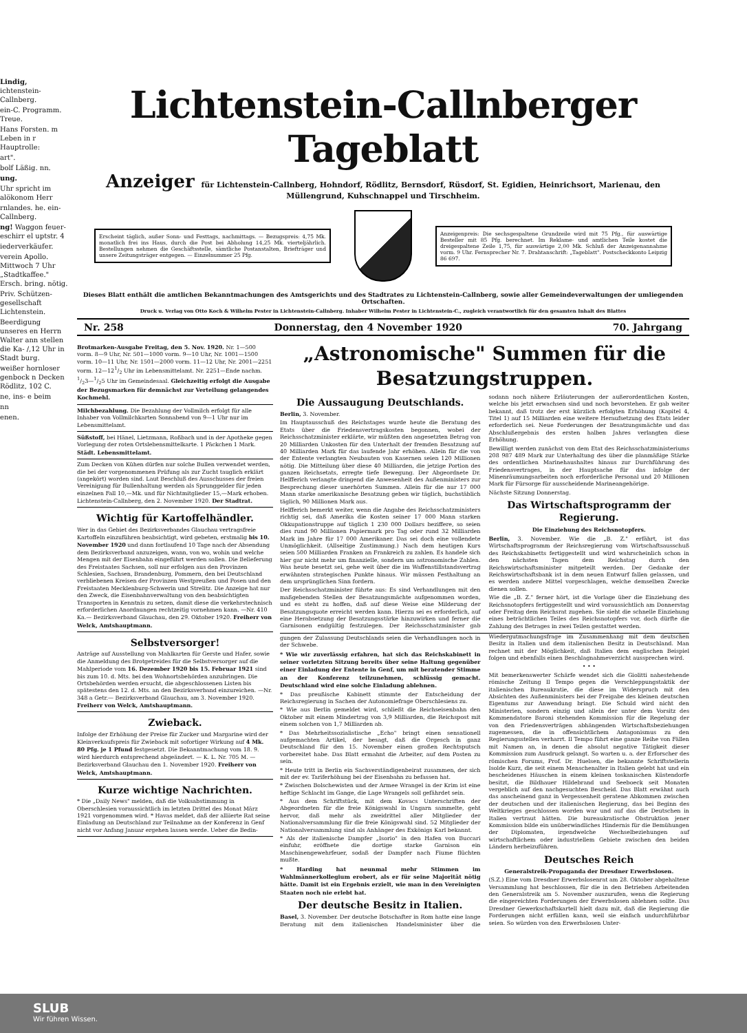Lindig, ichtenstein-Callnberg.
ein-C. Programm. Treue.
Hans Forsten. m Leben in r Hauptrolle:
art".
bolf Läßig. nn.
ung.
Uhr spricht im alökonom Herr
rnlandes. he. ein-Callnberg.
ng! Waggon feuer- eschirr el uptstr. 4
iederverkäufer.
verein Apollo. Mittwoch 7 Uhr „Stadtkaffee." Ersch. bring. nötig.
Priv. Schützen- gesellschaft Lichtenstein.
Beerdigung unseres en Herrn Walter ann stellen die Ka- /,12 Uhr in Stadt burg.
weißer hornloser genbock n Decken Rödlitz, 102 C.
ne, ins- e beim
nn
enen.
Lichtenstein-Callnberger Tageblatt
Anzeiger für Lichtenstein-Callnberg, Hohndorf, Rödlitz, Bernsdorf, Rüsdorf, St. Egidien, Heinrichsort, Marienau, den Müllengrund, Kuhschnappel und Tirschheim.
Erscheint täglich, außer Sonn- und Festtags, nachmittags. — Bezugspreis: 4,75 Mk. monatlich frei ins Haus, durch die Post bei Abholung 14,25 Mk. vierteljährlich. Bestellungen nehmen die Geschäftsstelle, sämtliche Postanstalten, Briefträger und unsere Zeitungsträger entgegen. — Einzelnummer 25 Pfg.
Anzeigenpreis: Die sechsgespaltene Grundzeile wird mit 75 Pfg., für auswärtige Besteller mit 85 Pfg. berechnet. Im Reklame- und amtlichen Teile kostet die dreigespaltene Zeile 1,75, für auswärtige 2,00 Mk. Schluß der Anzeigenannahme vorm. 9 Uhr. Fernsprecher Nr. 7. Drahtanschrift: „Tageblatt". Postscheckkonto Leipzig 86 697.
Dieses Blatt enthält die amtlichen Bekanntmachungen des Amtsgerichts und des Stadtrates zu Lichtenstein-Callnberg, sowie aller Gemeindeverwaltungen der umliegenden Ortschaften.
Druck u. Verlag von Otto Koch & Wilhelm Pester in Lichtenstein-Callnberg. Inhaber Wilhelm Pester in Lichtenstein-C., zugleich verantwortlich für den gesamten Inhalt des Blattes
Nr. 258 Donnerstag, den 4 November 1920 70. Jahrgang
Brotmarken-Ausgabe Freitag, den 5. Nov. 1920. Nr. 1—500 vorm. 8—9 Uhr, Nr. 501—1000 vorm. 9—10 Uhr, Nr. 1001—1500 vorm. 10—11 Uhr, Nr. 1501—2000 vorm. 11—12 Uhr, Nr. 2001—2251 vorm. 12—121/2 Uhr im Lebensmittelamt. Nr. 2251—Ende nachm. 1/23—1/25 Uhr im Gemeindesaal. Gleichzeitig erfolgt die Ausgabe der Bezugsmarken für demnächst zur Verteilung gelangendes Kochmehl.
Milchbezahlung. Die Bezahlung der Vollmilch erfolgt für alle Inhaber von Vollmilchkarten Sonnabend von 9—1 Uhr nur im Lebensmittelamt.
Süßstoff, bei Hänel, Lietzmann, Roßbach und in der Apotheke gegen Vorlegung der roten Ortslebensmittelkarte. 1 Päckchen 1 Mark. Städt. Lebensmittelamt.
Zum Decken von Kühen dürfen nur solche Bullen verwendet werden, die bei der vorgenommenen Prüfung als zur Zucht tauglich erklärt (angekört) worden sind. Laut Beschluß des Ausschusses der freien Vereinigung für Bullenhaltung werden als Sprunggelder für jeden einzelnen Fall 10,—Mk. und für Nichtmitglieder 15,—Mark erhoben. Lichtenstein-Callnberg, den 2. November 1920. Der Stadtrat.
Wichtig für Kartoffelhändler.
Wer in das Gebiet des Bezirksverbandes Glauchau vertragsfreie Kartoffeln einzuführen beabsichtigt, wird gebeten, erstmalig bis 10. November 1920 und dann fortlaufend 10 Tage nach der Absendung dem Bezirksverband anzuzeigen, wann, von wo, wohin und welche Mengen mit der Eisenbahn eingeführt werden sollen. Die Belieferung des Freistaates Sachsen, soll nur erfolgen aus den Provinzen Schlesien, Sachsen, Brandenburg, Pommern, den bei Deutschland verbliebenen Kreisen der Provinzen Westpreußen und Posen und den Freistaaten Mecklenburg-Schwerin und Strelitz. Die Anzeige hat nur den Zweck, die Eisenbahnverwaltung von den beabsichtigten Transporten in Kenntnis zu setzen, damit diese die verkehrstechnisch erforderlichen Anordnungen rechtzeitig vornehmen kann. —Nr. 410 Ka.— Bezirksverband Glauchau, den 29. Oktober 1920. Freiherr von Welck, Amtshauptmann.
Selbstversorger!
Anträge auf Ausstellung von Mahlkarten für Gerste und Hafer, sowie die Anmeldung des Brotgetreides für die Selbstversorger auf die Mahlperiode vom 16. Dezember 1920 bis 15. Februar 1921 sind bis zum 10. d. Mts. bei den Wohnortsbehörden anzubringen. Die Ortsbehörden werden ersucht, die abgeschlossenen Listen bis spätestens den 12. d. Mts. an den Bezirksverband einzureichen. —Nr. 348 a Getr.— Bezirksverband Glauchau, am 3. November 1920. Freiherr von Welck, Amtshauptmann.
Zwieback.
Infolge der Erhöhung der Preise für Zucker und Margarine wird der Kleinverkaufspreis für Zwieback mit sofortiger Wirkung auf 4 Mk. 80 Pfg. je 1 Pfund festgesetzt. Die Bekanntmachung vom 18. 9. wird hierdurch entsprechend abgeändert. — K. L. Nr. 705 M. — Bezirksverband Glauchau den 1. November 1920. Freiherr von Welck, Amtshauptmann.
Kurze wichtige Nachrichten.
* Die „Daily News" melden, daß die Volksabstimmung in Oberschlesien voraussichtlich im letzten Drittel des Monat März 1921 vorgenommen wird. * Havas meldet, daß der alliierte Rat seine Einladung an Deutschland zur Teilnahme an der Konferenz in Genf nicht vor Anfang Januar ergehen lassen werde. Ueber die Bedin-
„Astronomische" Summen für die Besatzungstruppen.
Die Aussaugung Deutschlands.
Berlin, 3. November.
Im Hauptausschuß des Reichstages wurde heute die Beratung des Etats über die Friedensvertragskosten begonnen, wobei der Reichsschatzminister erklärte, wir müßten den angesetzten Betrag von 20 Milliarden Unkosten für den Unterhalt der fremden Besatzung auf 40 Milliarden Mark für das laufende Jahr erhöhen. Allein für die von der Entente verlangten Neubauten von Kasernen seien 120 Millionen nötig. Die Mitteilung über diese 40 Milliarden, die jetzige Portion des ganzen Reichsetats, erregte tiefe Bewegung. Der Abgeordnete Dr. Helfferich verlangte dringend die Anwesenheit des Außenministers zur Besprechung dieser unerhörten Summen. Allein für die nur 17 000 Mann starke amerikanische Besatzung geben wir täglich, buchstäblich täglich, 90 Millionen Mark aus.
Helfferich bemerkt weiter, wenn die Angabe des Reichsschatzministers richtig sei, daß Amerika die Kosten seiner 17 000 Mann starken Okkupationstruppe auf täglich 1 230 000 Dollars beziffere, so seien dies rund 90 Millionen Papiermark pro Tag oder rund 32 Milliarden Mark im Jahre für 17 000 Amerikaner. Das sei doch eine vollendete Unmöglichkeit. (Allseitige Zustimmung.) Nach dem heutigen Kurs seien 500 Milliarden Franken an Frankreich zu zahlen. Es handele sich hier gar nicht mehr um finanzielle, sondern um astronomische Zahlen. Was heute besetzt sei, gehe weit über die im Waffenstillstandsvertrag erwähnten strategischen Punkte hinaus. Wir müssen Festhaltung an dem ursprünglichen Sinn fordern.
Der Reichsschatzminister führte aus: Es sind Verhandlungen mit den maßgebenden Stellen der Besatzungsmächte aufgenommen worden, und es steht zu hoffen, daß auf diese Weise eine Milderung der Besatzungsquote erreicht werden kann. Hierzu sei es erforderlich, auf eine Herabsetzung der Besatzungsstärke hinzuwirken und ferner die Garnisonen endgültig festzulegen. Der Reichsschatzminister gab sodann noch nähere Erläuterungen der außerordentlichen Kosten, welche bis jetzt erwachsen sind und noch bevorstehen. Er gab weiter bekannt, daß trotz der erst kürzlich erfolgten Erhöhung (Kapitel 4, Titel 1) auf 15 Milliarden eine weitere Heraufsetzung des Etats leider erforderlich sei. Neue Forderungen der Besatzungsmächte und das Abschlußergebnis des ersten halben Jahres verlangten diese Erhöhung.
Bewilligt werden zunächst von dem Etat des Reichsschatzministeriums 208 987 489 Mark zur Unterhaltung des über die planmäßige Stärke des ordentlichen Marinehaushaltes hinaus zur Durchführung des Friedensvertrages, in der Hauptsache für das infolge der Minenräumungsarbeiten noch erforderliche Personal und 20 Millionen Mark für Fürsorge für ausscheidende Marineangehörige.
Nächste Sitzung Donnerstag.
Das Wirtschaftsprogramm der Regierung.
Die Einziehung des Reichsnotopfers.
Berlin, 3. November. Wie die „B. Z." erfährt, ist das Wirtschaftsprogramm der Reichsregierung vom Wirtschaftsausschuß des Reichskabinetts fertiggestellt und wird wahrscheinlich schon in den nächsten Tagen dem Reichstag durch den Reichswirtschaftsminister mitgeteilt werden. Der Gedanke der Reichswirtschaftsbank ist in dem neuen Entwurf fallen gelassen, und es werden andere Mittel vorgeschlagen, welche demselben Zwecke dienen sollen.
Wie die „B. Z." ferner hört, ist die Vorlage über die Einziehung des Reichsnotopfers fertiggestellt und wird voraussichtlich am Donnerstag oder Freitag dem Reichsrat zugehen. Sie sieht die schnelle Einziehung eines beträchtlichen Teiles des Reichsnotopfers vor, doch dürfte die Zahlung des Betrages in zwei Teilen gestattet werden.
gungen der Zulassung Deutschlands seien die Verhandlungen noch in der Schwebe.
* Wie wir zuverlässig erfahren, hat sich das Reichskabinett in seiner vorletzten Sitzung bereits über seine Haltung gegenüber einer Einladung der Entente in Genf, um mit beratender Stimme an der Konferenz teilzunehmen, schlüssig gemacht. Deutschland wird eine solche Einladung ablehnen.
* Das preußische Kabinett stimmte der Entscheidung der Reichsregierung in Sachen der Autonomiefrage Oberschlesiens zu.
* Wie aus Berlin gemeldet wird, schließt die Reichseisenbahn den Oktober mit einem Mindertrag von 3,9 Milliarden, die Reichspost mit einem solchen von 1,7 Milliarden ab.
* Das Mehrheitssozialistische „Echo" bringt einen sensationell aufgemachten Artikel, der besagt, daß die Orgesch in ganz Deutschland für den 15. November einen großen Rechtsputsch vorbereitet habe. Das Blatt ermahnt die Arbeiter, auf dem Posten zu sein.
* Heute tritt in Berlin ein Sachverständigenbeirat zusammen, der sich mit der ev. Tariferhöhung bei der Eisenbahn zu befassen hat.
* Zwischen Bolschewisten und der Armee Wrangel in der Krim ist eine heftige Schlacht im Gange, die Lage Wrangels soll gefährdet sein.
* Aus dem Schriftstück, mit dem Kovacs Unterschriften der Abgeordneten für die freie Königswahl in Ungarn sammelte, geht hervor, daß mehr als zweidrittel aller Mitglieder der Nationalversammlung für die freie Königswahl sind. 52 Mitglieder der Nationalversammlung sind als Anhänger des Exkönigs Karl bekannt.
* Als der italienische Dampfer „Isorio" in den Hafen von Buccari einfuhr, eröffnete die dortige starke Garnison ein Maschinengewehrfeuer, sodaß der Dampfer nach Fiume flüchten mußte.
* Harding hat neunmal mehr Stimmen im Wahlmännerkollegium erobert, als er für seine Majorität nötig hätte. Damit ist ein Ergebnis erzielt, wie man in den Vereinigten Staaten noch nie erlebt hat.
Der deutsche Besitz in Italien.
Basel, 3. November. Der deutsche Botschafter in Rom hatte eine lange Beratung mit dem italienischen Handelsminister über die Wiedergutmachungsfrage im Zusammenhang mit dem deutschen Besitz in Italien und dem italienischen Besitz in Deutschland. Man rechnet mit der Möglichkeit, daß Italien dem englischen Beispiel folgen und ebenfalls einen Beschlagnahmeverzicht aussprechen wird.
• • •
Mit bemerkenswerter Schärfe wendet sich die Giolitti nahestehende römische Zeitung Il Tempo gegen die Verschleppungstaktik der italienischen Bureaukratie, die diese im Widerspruch mit den Absichten des Außenministers bei der Freigabe des kleinen deutschen Eigentums zur Anwendung bringt. Die Schuld wird nicht den Ministerien, sondern einzig und allein der unter dem Vorsitz des Kommendatore Baroni stehenden Kommission für die Regelung der von den Friedensverträgen abhängenden Wirtschaftsbeziehungen zugemessen, die in offensichtlichem Antagonismus zu den Regierungsstellen verharrt. Il Tempo führt eine ganze Reihe von Fällen mit Namen an, in denen die absolut negative Tätigkeit dieser Kommission zum Ausdruck gelangt. So warten u. a. der Erforscher des römischen Forums, Prof. Dr. Huelsen, die bekannte Schriftstellerin Isolde Kurz, die seit einem Menschenalter in Italien gelebt hat und ein bescheidenes Häuschen in einem kleinen toskanischen Küstendorfe besitzt, die Bildhauer Hildebrand und Seeboeck seit Monaten vergeblich auf den nachgesuchten Bescheid. Das Blatt erwähnt auch das anscheinend ganz in Vergessenheit geratene Abkommen zwischen der deutschen und der italienischen Regierung, das bei Beginn des Weltkrieges geschlossen worden war und auf das die Deutschen in Italien vertraut hätten. Die bureaukratische Obstruktion jener Kommission bilde ein unüberwindliches Hindernis für die Bemühungen der Diplomaten, irgendwelche Wechselbeziehungen auf wirtschaftlichem oder industriellem Gebiete zwischen den beiden Ländern herbeizuführen.
Deutsches Reich
Generalstreik-Propaganda der Dresdner Erwerbslosen.
(S.Z.) Eine vom Dresdner Erwerbslosenrat am 28. Oktober abgehaltene Versammlung hat beschlossen, für die in den Betrieben Arbeitenden den Generalstreik am 5. November auszurufen, wenn die Regierung die eingereichten Forderungen der Erwerbslosen ablehnen sollte. Das Dresdner Gewerkschaftskartell hielt dazu mit, daß die Regierung die Forderungen nicht erfüllen kann, weil sie einfach undurchführbar seien. So würden von den Erwerbslosen Unter-
SLUB
Wir führen Wissen.